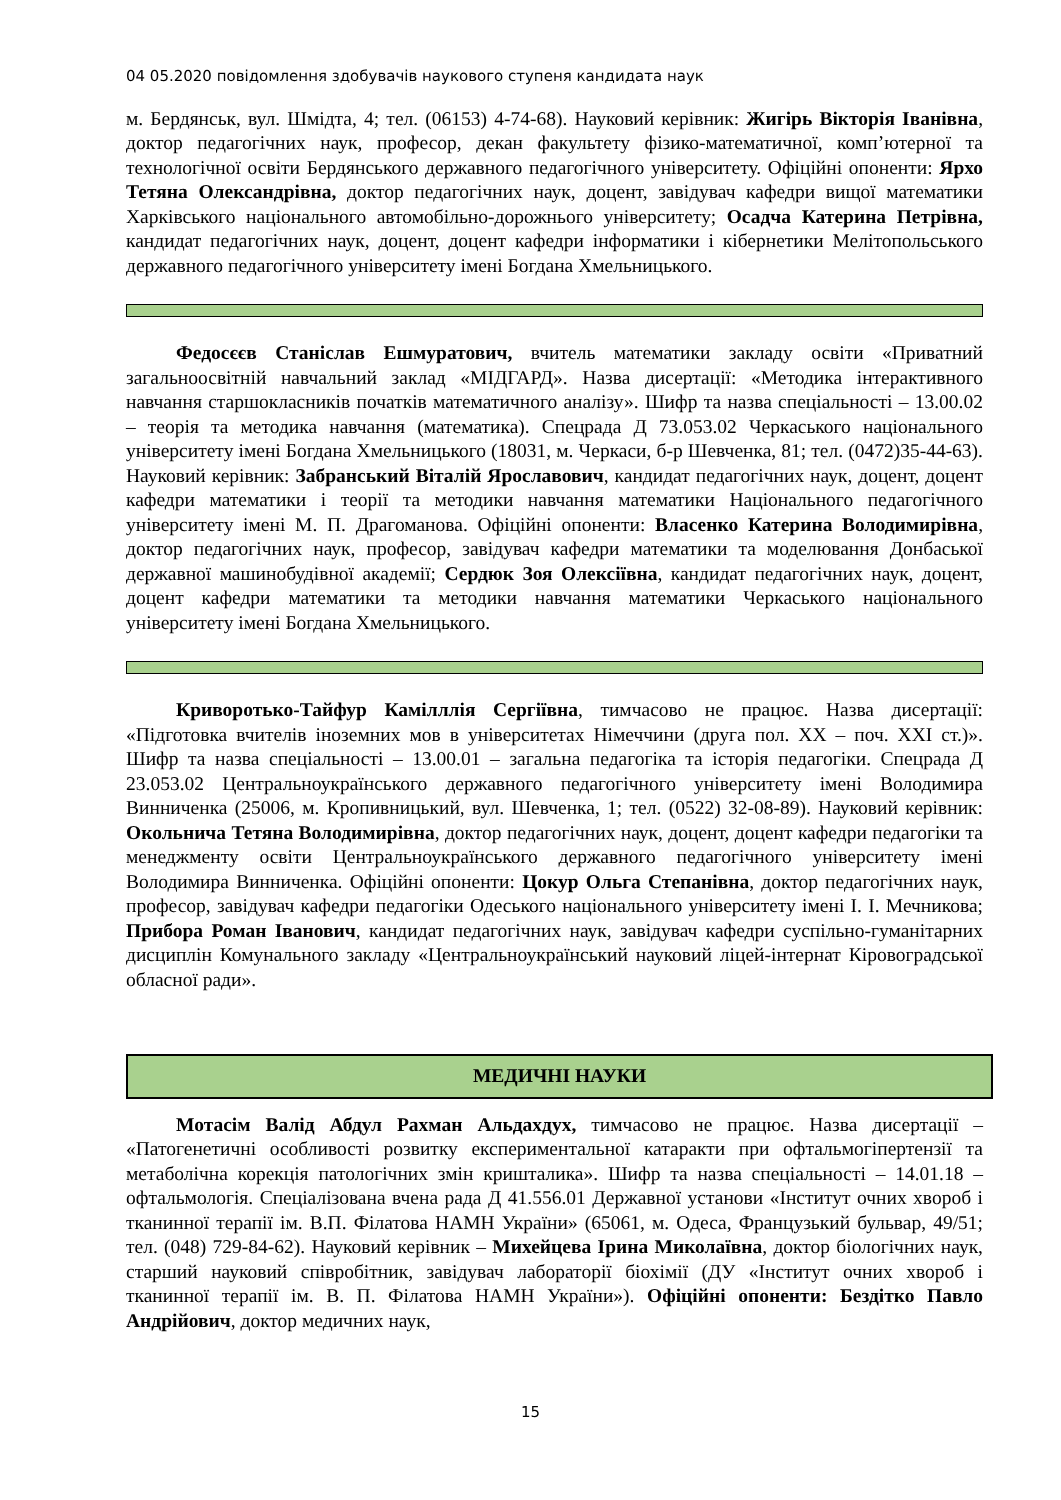04 05.2020 повідомлення здобувачів наукового ступеня кандидата наук
м. Бердянськ, вул. Шмідта, 4; тел. (06153) 4-74-68). Науковий керівник: Жигірь Вікторія Іванівна, доктор педагогічних наук, професор, декан факультету фізико-математичної, комп’ютерної та технологічної освіти Бердянського державного педагогічного університету. Офіційні опоненти: Ярхо Тетяна Олександрівна, доктор педагогічних наук, доцент, завідувач кафедри вищої математики Харківського національного автомобільно-дорожнього університету; Осадча Катерина Петрівна, кандидат педагогічних наук, доцент, доцент кафедри інформатики і кібернетики Мелітопольського державного педагогічного університету імені Богдана Хмельницького.
Федосєєв Станіслав Ешмуратович, вчитель математики закладу освіти «Приватний загальноосвітній навчальний заклад «МІДГАРД». Назва дисертації: «Методика інтерактивного навчання старшокласників початків математичного аналізу». Шифр та назва спеціальності – 13.00.02 – теорія та методика навчання (математика). Спецрада Д 73.053.02 Черкаського національного університету імені Богдана Хмельницького (18031, м. Черкаси, б-р Шевченка, 81; тел. (0472)35-44-63). Науковий керівник: Забранський Віталій Ярославович, кандидат педагогічних наук, доцент, доцент кафедри математики і теорії та методики навчання математики Національного педагогічного університету імені М. П. Драгоманова. Офіційні опоненти: Власенко Катерина Володимирівна, доктор педагогічних наук, професор, завідувач кафедри математики та моделювання Донбаської державної машинобудівної академії; Сердюк Зоя Олексіївна, кандидат педагогічних наук, доцент, доцент кафедри математики та методики навчання математики Черкаського національного університету імені Богдана Хмельницького.
Криворотько-Тайфур Камілллія Сергіївна, тимчасово не працює. Назва дисертації: «Підготовка вчителів іноземних мов в університетах Німеччини (друга пол. ХХ – поч. ХХІ ст.)». Шифр та назва спеціальності – 13.00.01 – загальна педагогіка та історія педагогіки. Спецрада Д 23.053.02 Центральноукраїнського державного педагогічного університету імені Володимира Винниченка (25006, м. Кропивницький, вул. Шевченка, 1; тел. (0522) 32-08-89). Науковий керівник: Окольнича Тетяна Володимирівна, доктор педагогічних наук, доцент, доцент кафедри педагогіки та менеджменту освіти Центральноукраїнського державного педагогічного університету імені Володимира Винниченка. Офіційні опоненти: Цокур Ольга Степанівна, доктор педагогічних наук, професор, завідувач кафедри педагогіки Одеського національного університету імені І. І. Мечникова; Прибора Роман Іванович, кандидат педагогічних наук, завідувач кафедри суспільно-гуманітарних дисциплін Комунального закладу «Центральноукраїнський науковий ліцей-інтернат Кіровоградської обласної ради».
МЕДИЧНІ НАУКИ
Мотасім Валід Абдул Рахман Альдахдух, тимчасово не працює. Назва дисертації – «Патогенетичні особливості розвитку експериментальної катаракти при офтальмогіпертензії та метаболічна корекція патологічних змін кришталика». Шифр та назва спеціальності – 14.01.18 – офтальмологія. Спеціалізована вчена рада Д 41.556.01 Державної установи «Інститут очних хвороб і тканинної терапії ім. В.П. Філатова НАМН України» (65061, м. Одеса, Французький бульвар, 49/51; тел. (048) 729-84-62). Науковий керівник – Михейцева Ірина Миколаївна, доктор біологічних наук, старший науковий співробітник, завідувач лабораторії біохімії (ДУ «Інститут очних хвороб і тканинної терапії ім. В. П. Філатова НАМН України»). Офіційні опоненти: Бездітко Павло Андрійович, доктор медичних наук,
15